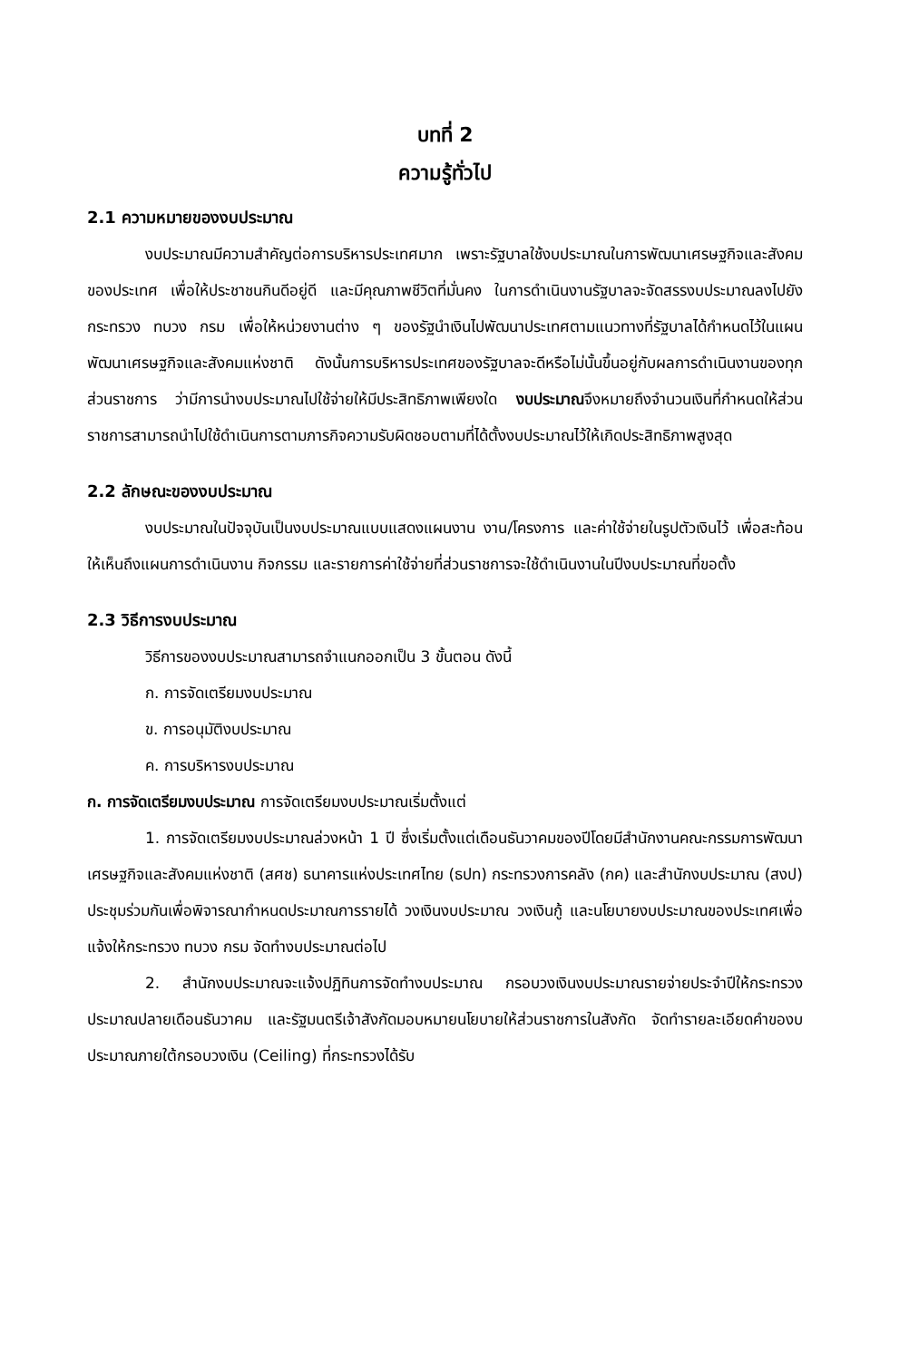บทที่ 2
ความรู้ทั่วไป
2.1 ความหมายของงบประมาณ
งบประมาณมีความสำคัญต่อการบริหารประเทศมาก เพราะรัฐบาลใช้งบประมาณในการพัฒนาเศรษฐกิจและสังคมของประเทศ เพื่อให้ประชาชนกินดีอยู่ดี และมีคุณภาพชีวิตที่มั่นคง ในการดำเนินงานรัฐบาลจะจัดสรรงบประมาณลงไปยังกระทรวง ทบวง กรม เพื่อให้หน่วยงานต่าง ๆ ของรัฐนำเงินไปพัฒนาประเทศตามแนวทางที่รัฐบาลได้กำหนดไว้ในแผนพัฒนาเศรษฐกิจและสังคมแห่งชาติ ดังนั้นการบริหารประเทศของรัฐบาลจะดีหรือไม่นั้นขึ้นอยู่กับผลการดำเนินงานของทุกส่วนราชการ ว่ามีการนำงบประมาณไปใช้จ่ายให้มีประสิทธิภาพเพียงใด งบประมาณจึงหมายถึงจำนวนเงินที่กำหนดให้ส่วนราชการสามารถนำไปใช้ดำเนินการตามภารกิจความรับผิดชอบตามที่ได้ตั้งงบประมาณไว้ให้เกิดประสิทธิภาพสูงสุด
2.2 ลักษณะของงบประมาณ
งบประมาณในปัจจุบันเป็นงบประมาณแบบแสดงแผนงาน งาน/โครงการ และค่าใช้จ่ายในรูปตัวเงินไว้ เพื่อสะท้อนให้เห็นถึงแผนการดำเนินงาน กิจกรรม และรายการค่าใช้จ่ายที่ส่วนราชการจะใช้ดำเนินงานในปีงบประมาณที่ขอตั้ง
2.3 วิธีการงบประมาณ
วิธีการของงบประมาณสามารถจำแนกออกเป็น 3 ขั้นตอน ดังนี้
ก. การจัดเตรียมงบประมาณ
ข. การอนุมัติงบประมาณ
ค. การบริหารงบประมาณ
ก. การจัดเตรียมงบประมาณ การจัดเตรียมงบประมาณเริ่มตั้งแต่
1. การจัดเตรียมงบประมาณล่วงหน้า 1 ปี ซึ่งเริ่มตั้งแต่เดือนธันวาคมของปีโดยมีสำนักงานคณะกรรมการพัฒนาเศรษฐกิจและสังคมแห่งชาติ (สศช) ธนาคารแห่งประเทศไทย (ธปท) กระทรวงการคลัง (กค) และสำนักงบประมาณ (สงป) ประชุมร่วมกันเพื่อพิจารณากำหนดประมาณการรายได้ วงเงินงบประมาณ วงเงินกู้ และนโยบายงบประมาณของประเทศเพื่อแจ้งให้กระทรวง ทบวง กรม จัดทำงบประมาณต่อไป
2. สำนักงบประมาณจะแจ้งปฏิทินการจัดทำงบประมาณ กรอบวงเงินงบประมาณรายจ่ายประจำปีให้กระทรวง ประมาณปลายเดือนธันวาคม และรัฐมนตรีเจ้าสังกัดมอบหมายนโยบายให้ส่วนราชการในสังกัด จัดทำรายละเอียดคำของบประมาณภายใต้กรอบวงเงิน (Ceiling) ที่กระทรวงได้รับ